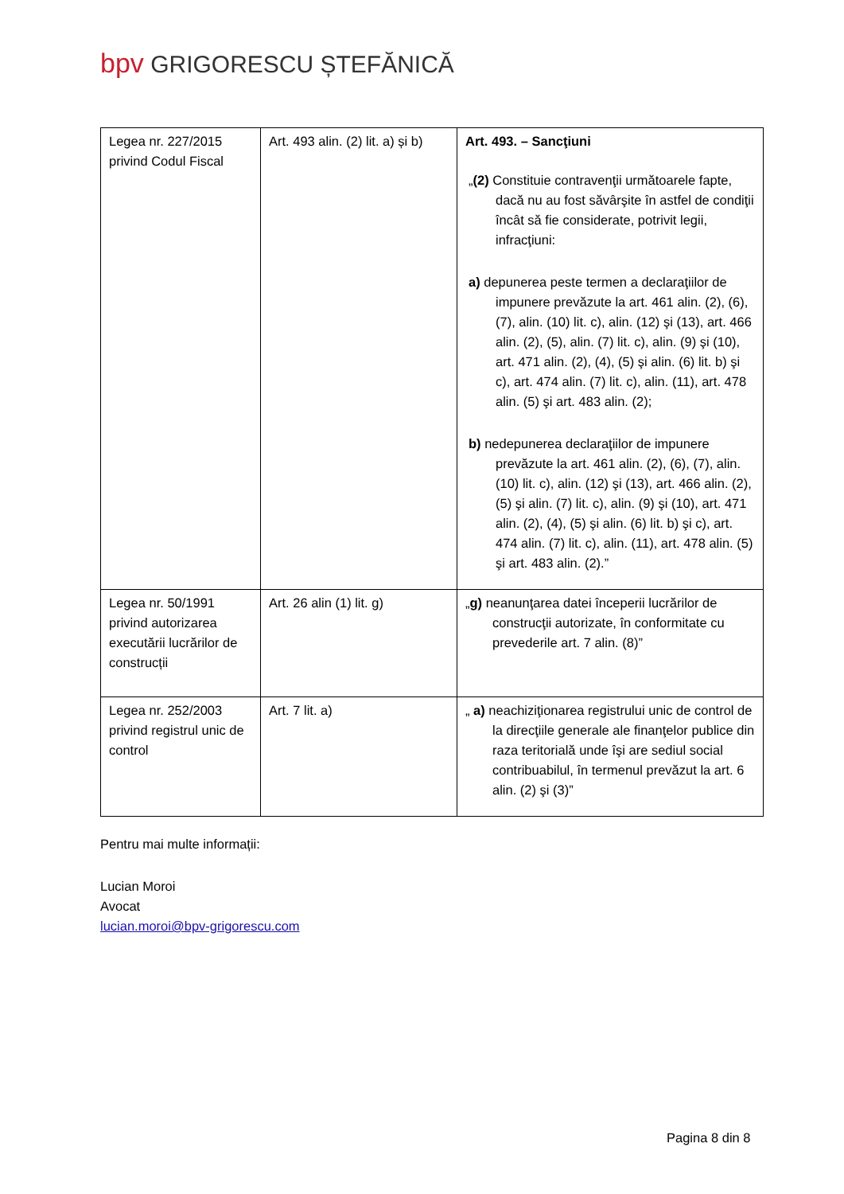bpv GRIGORESCU ȘTEFĂNICĂ
| Legea nr. 227/2015 privind Codul Fiscal | Art. 493 alin. (2) lit. a) și b) | Art. 493. – Sancţiuni „ (2) Constituie contravenţii următoarele fapte, dacă nu au fost săvârşite în astfel de condiţii încât să fie considerate, potrivit legii, infracţiuni: a) depunerea peste termen a declaraţiilor de impunere prevăzute la art. 461 alin. (2), (6), (7), alin. (10) lit. c), alin. (12) şi (13), art. 466 alin. (2), (5), alin. (7) lit. c), alin. (9) şi (10), art. 471 alin. (2), (4), (5) şi alin. (6) lit. b) şi c), art. 474 alin. (7) lit. c), alin. (11), art. 478 alin. (5) şi art. 483 alin. (2); b) nedepunerea declaraţiilor de impunere prevăzute la art. 461 alin. (2), (6), (7), alin. (10) lit. c), alin. (12) şi (13), art. 466 alin. (2), (5) şi alin. (7) lit. c), alin. (9) şi (10), art. 471 alin. (2), (4), (5) şi alin. (6) lit. b) şi c), art. 474 alin. (7) lit. c), alin. (11), art. 478 alin. (5) şi art. 483 alin. (2).” |
| Legea nr. 50/1991 privind autorizarea executării lucrărilor de construcții | Art. 26 alin (1) lit. g) | „ g) neanunţarea datei începerii lucrărilor de construcţii autorizate, în conformitate cu prevederile art. 7 alin. (8)” |
| Legea nr. 252/2003 privind registrul unic de control | Art. 7 lit. a) | „ a) neachiziţionarea registrului unic de control de la direcţiile generale ale finanţelor publice din raza teritorială unde îşi are sediul social contribuabilul, în termenul prevăzut la art. 6 alin. (2) şi (3)” |
Pentru mai multe informații:
Lucian Moroi
Avocat
lucian.moroi@bpv-grigorescu.com
Pagina 8 din 8